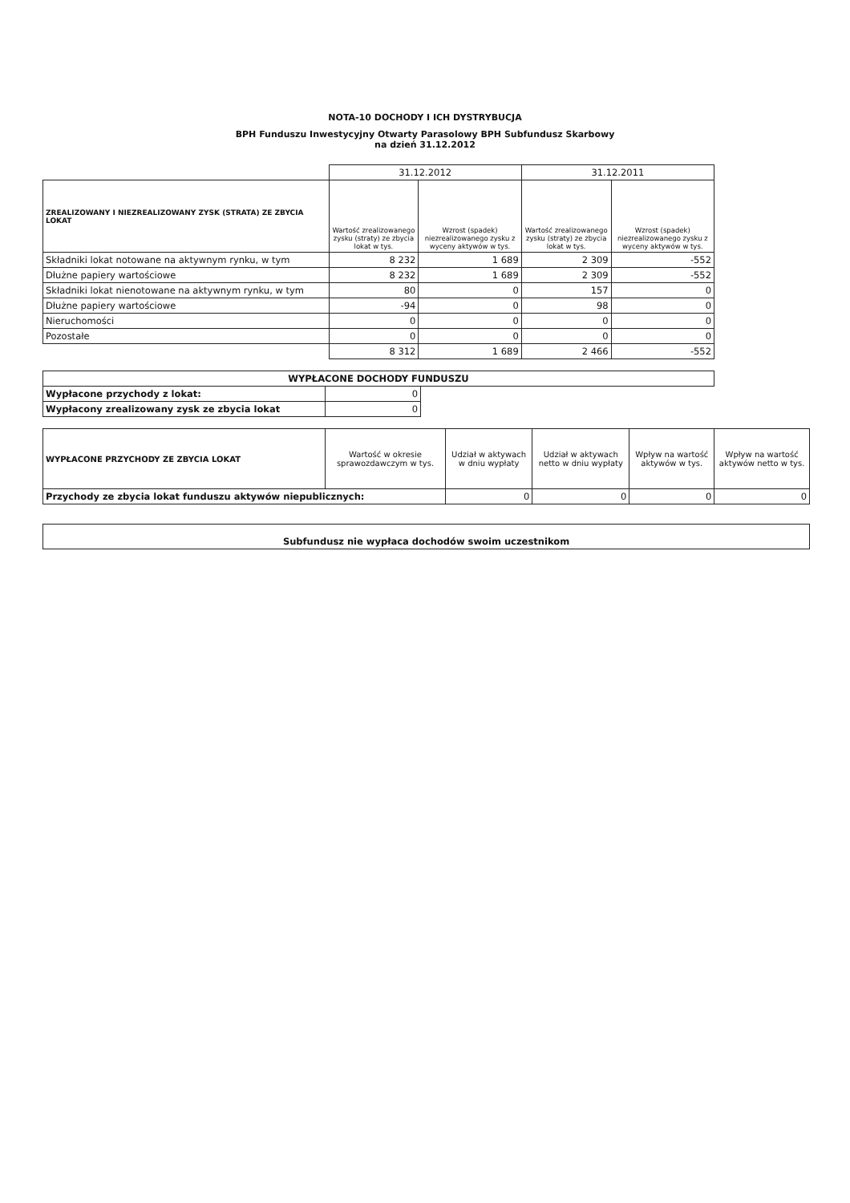NOTA-10 DOCHODY I ICH DYSTRYBUCJA
BPH Funduszu Inwestycyjny Otwarty Parasolowy BPH Subfundusz Skarbowy
na dzień 31.12.2012
| | 31.12.2012 | | 31.12.2011 | |
| ZREALIZOWANY I NIEZREALIZOWANY ZYSK (STRATA) ZE ZBYCIA LOKAT | Wartość zrealizowanego zysku (straty) ze zbycia lokat w tys. | Wzrost (spadek) niezrealizowanego zysku z wyceny aktywów w tys. | Wartość zrealizowanego zysku (straty) ze zbycia lokat w tys. | Wzrost (spadek) niezrealizowanego zysku z wyceny aktywów w tys. |
| Składniki lokat notowane na aktywnym rynku, w tym | 8 232 | 1 689 | 2 309 | -552 |
| Dłużne papiery wartościowe | 8 232 | 1 689 | 2 309 | -552 |
| Składniki lokat nienotowane na aktywnym rynku, w tym | 80 | 0 | 157 | 0 |
| Dłużne papiery wartościowe | -94 | 0 | 98 | 0 |
| Nieruchomości | 0 | 0 | 0 | 0 |
| Pozostałe | 0 | 0 | 0 | 0 |
| | 8 312 | 1 689 | 2 466 | -552 |
| WYPŁACONE DOCHODY FUNDUSZU | | |
| --- | --- | --- |
| Wypłacone przychody z lokat: | 0 | |
| Wypłacony zrealizowany zysk ze zbycia lokat | 0 | |
| WYPŁACONE PRZYCHODY ZE ZBYCIA LOKAT | Wartość w okresie sprawozdawczym w tys. | Udział w aktywach w dniu wypłaty | Udział w aktywach netto w dniu wypłaty | Wpływ na wartość aktywów w tys. | Wpływ na wartość aktywów netto w tys. |
| --- | --- | --- | --- | --- | --- |
| Przychody ze zbycia lokat funduszu aktywów niepublicznych: | | 0 | 0 | 0 | 0 |
| Subfundusz nie wypłaca dochodów swoim uczestnikom |